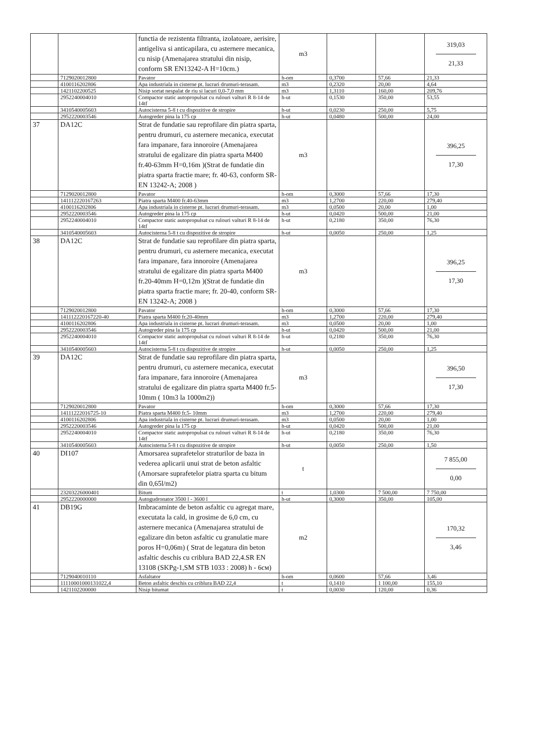| | | functia de rezistenta filtranta, izolatoare, aerisire, antigeliva si anticapilara, cu asternere mecanica, cu nisip (Amenajarea stratului din nisip, conform SR EN13242-A H=10cm.) | m3 | | | 319,03 21,33 |
| | 7129020012800 | Pavator | h-om | 0,3700 | 57,66 | 21,33 |
| | 4100116202806 | Apa industriala in cisterne pt. lucrari drumuri-terasam. | m3 | 0,2320 | 20,00 | 4,64 |
| | 1421102200525 | Nisip sortat nespalat de riu si lacuri 0,0-7,0 mm | m3 | 1,3110 | 160,00 | 209,76 |
| | 2952240004010 | Compactor static autopropulsat cu rulouri valturi R 8-14 de 14tf | h-ut | 0,1530 | 350,00 | 53,55 |
| | 3410540005603 | Autocisterna 5-8 t cu dispozitive de stropire | h-ut | 0,0230 | 250,00 | 5,75 |
| | 2952220003546 | Autogreder pina la 175 cp | h-ut | 0,0480 | 500,00 | 24,00 |
| 37 | DA12C | Strat de fundatie sau reprofilare din piatra sparta, pentru drumuri, cu asternere mecanica, executat fara impanare, fara innoroire (Amenajarea stratului de egalizare din piatra sparta M400 fr.40-63mm H=0,16m )(Strat de fundatie din piatra sparta fractie mare; fr. 40-63, conform SR- EN 13242-A; 2008 ) | m3 | | | 396,25 17,30 |
| | 7129020012800 | Pavator | h-om | 0,3000 | 57,66 | 17,30 |
| | 141112220167263 | Piatra sparta M400 fr.40-63mm | m3 | 1,2700 | 220,00 | 279,40 |
| | 4100116202806 | Apa industriala in cisterne pt. lucrari drumuri-terasam. | m3 | 0,0500 | 20,00 | 1,00 |
| | 2952220003546 | Autogreder pina la 175 cp | h-ut | 0,0420 | 500,00 | 21,00 |
| | 2952240004010 | Compactor static autopropulsat cu rulouri valturi R 8-14 de 14tf | h-ut | 0,2180 | 350,00 | 76,30 |
| | 3410540005603 | Autocisterna 5-8 t cu dispozitive de stropire | h-ut | 0,0050 | 250,00 | 1,25 |
| 38 | DA12C | Strat de fundatie sau reprofilare din piatra sparta, pentru drumuri, cu asternere mecanica, executat fara impanare, fara innoroire (Amenajarea stratului de egalizare din piatra sparta M400 fr.20-40mm H=0,12m )(Strat de fundatie din piatra sparta fractie mare; fr. 20-40, conform SR- EN 13242-A; 2008 ) | m3 | | | 396,25 17,30 |
| | 7129020012800 | Pavator | h-om | 0,3000 | 57,66 | 17,30 |
| | 141112220167220-40 | Piatra sparta M400 fr.20-40mm | m3 | 1,2700 | 220,00 | 279,40 |
| | 4100116202806 | Apa industriala in cisterne pt. lucrari drumuri-terasam. | m3 | 0,0500 | 20,00 | 1,00 |
| | 2952220003546 | Autogreder pina la 175 cp | h-ut | 0,0420 | 500,00 | 21,00 |
| | 2952240004010 | Compactor static autopropulsat cu rulouri valturi R 8-14 de 14tf | h-ut | 0,2180 | 350,00 | 76,30 |
| | 3410540005603 | Autocisterna 5-8 t cu dispozitive de stropire | h-ut | 0,0050 | 250,00 | 1,25 |
| 39 | DA12C | Strat de fundatie sau reprofilare din piatra sparta, pentru drumuri, cu asternere mecanica, executat fara impanare, fara innoroire (Amenajarea stratului de egalizare din piatra sparta M400 fr.5-10mm ( 10m3 la 1000m2)) | m3 | | | 396,50 17,30 |
| | 7129020012800 | Pavator | h-om | 0,3000 | 57,66 | 17,30 |
| | 14111222016725-10 | Piatra sparta M400 fr.5- 10mm | m3 | 1,2700 | 220,00 | 279,40 |
| | 4100116202806 | Apa industriala in cisterne pt. lucrari drumuri-terasam. | m3 | 0,0500 | 20,00 | 1,00 |
| | 2952220003546 | Autogreder pina la 175 cp | h-ut | 0,0420 | 500,00 | 21,00 |
| | 2952240004010 | Compactor static autopropulsat cu rulouri valturi R 8-14 de 14tf | h-ut | 0,2180 | 350,00 | 76,30 |
| | 3410540005603 | Autocisterna 5-8 t cu dispozitive de stropire | h-ut | 0,0050 | 250,00 | 1,50 |
| 40 | DI107 | Amorsarea suprafetelor straturilor de baza in vederea aplicarii unui strat de beton asfaltic (Amorsare suprafetelor piatra sparta cu bitum din 0,65l/m2) | t | | | 7 855,00 0,00 |
| | 23203226000401 | Bitum | t | 1,0300 | 7 500,00 | 7 750,00 |
| | 2952220000000 | Autogudronator 3500 l - 3600 l | h-ut | 0,3000 | 350,00 | 105,00 |
| 41 | DB19G | Imbracaminte de beton asfaltic cu agregat mare, executata la cald, in grosime de 6,0 cm, cu asternere mecanica (Amenajarea stratului de egalizare din beton asfaltic cu granulatie mare poros H=0,06m) ( Strat de legatura din beton asfaltic deschis cu criblura BAD 22,4.SR EN 13108 (SKPg-1,SM STB 1033 : 2008) h - 6см) | m2 | | | 170,32 3,46 |
| | 7129040010110 | Asfaltator | h-om | 0,0600 | 57,66 | 3,46 |
| | 11110001000131022,4 | Beton asfaltic deschis cu criblura BAD 22,4 | t | 0,1410 | 1 100,00 | 155,10 |
| | 1421102200000 | Nisip bitumat | t | 0,0030 | 120,00 | 0,36 |